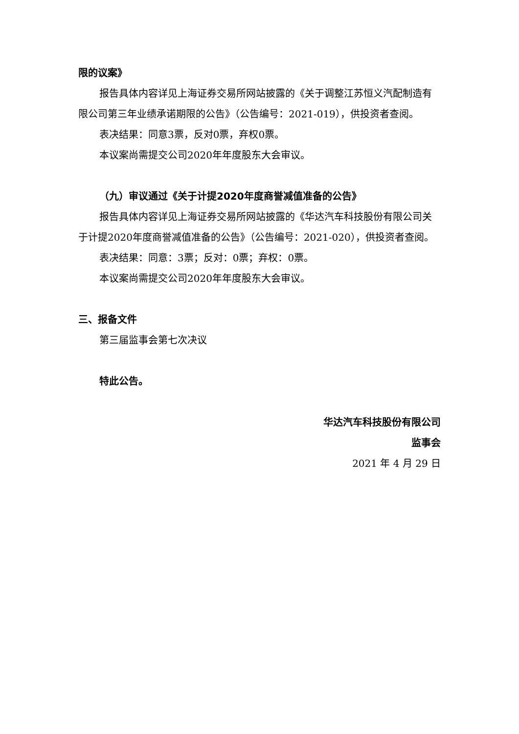限的议案》
报告具体内容详见上海证券交易所网站披露的《关于调整江苏恒义汽配制造有限公司第三年业绩承诺期限的公告》（公告编号：2021-019），供投资者查阅。
表决结果：同意3票，反对0票，弃权0票。
本议案尚需提交公司2020年年度股东大会审议。
（九）审议通过《关于计提2020年度商誉减值准备的公告》
报告具体内容详见上海证券交易所网站披露的《华达汽车科技股份有限公司关于计提2020年度商誉减值准备的公告》（公告编号：2021-020），供投资者查阅。
表决结果：同意：3票；反对：0票；弃权：0票。
本议案尚需提交公司2020年年度股东大会审议。
三、报备文件
第三届监事会第七次决议
特此公告。
华达汽车科技股份有限公司
监事会
2021 年 4 月 29 日